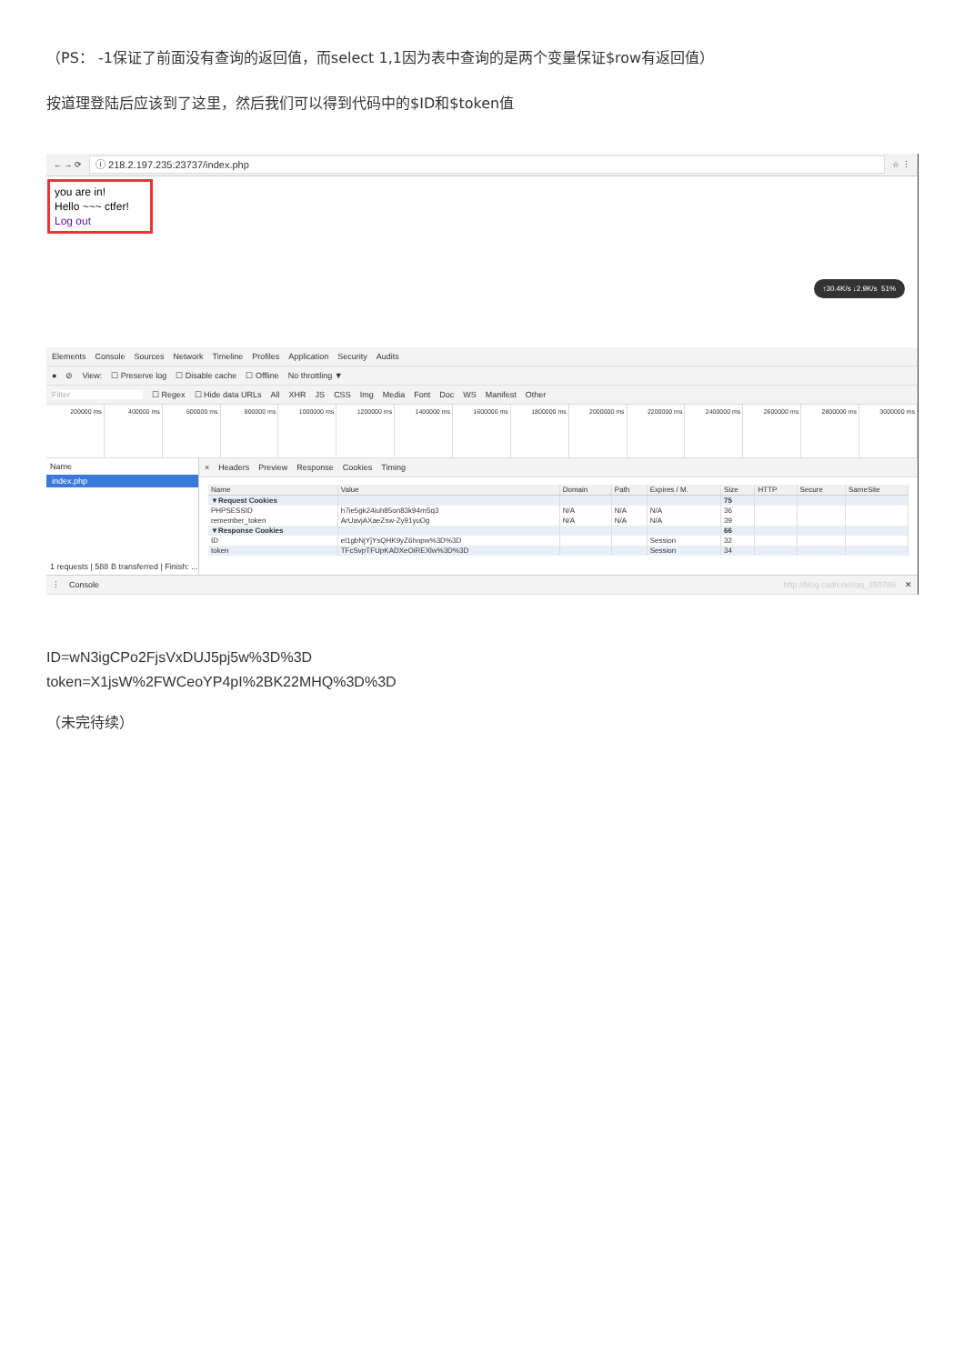（PS： -1保证了前面没有查询的返回值，而select 1,1因为表中查询的是两个变量保证$row有返回值）
按道理登陆后应该到了这里，然后我们可以得到代码中的$ID和$token值
← → ⟳
ⓘ 218.2.197.235:23737/index.php
☆ ⋮
you are in!
Hello ~~~ ctfer!
Log out
↑30.4K/s ↓2.9K/s 51%
Elements Console Sources Network Timeline Profiles Application Security Audits
● ⊘ View: ☐ Preserve log ☐ Disable cache ☐ Offline No throttling ▼
Filter ☐ Regex ☐ Hide data URLs All XHR JS CSS Img Media Font Doc WS Manifest Other
200000 ms 400000 ms 600000 ms 800000 ms 1000000 ms 1200000 ms 1400000 ms 1600000 ms 1800000 ms 2000000 ms 2200000 ms 2400000 ms 2600000 ms 2800000 ms 3000000 ms
Name
index.php
1 requests | 588 B transferred | Finish: ...
× Headers Preview Response Cookies Timing
| Name | Value | Domain | Path | Expires / M. | Size | HTTP | Secure | SameSite |
| --- | --- | --- | --- | --- | --- | --- | --- | --- |
| ▼Request Cookies | | | | | 75 | | | |
| PHPSESSID | h7ie5gk24iuh85on83k94rn5q3 | N/A | N/A | N/A | 36 | | | |
| remember_token | ArUavjAXaeZsw-Zy91yuOg | N/A | N/A | N/A | 39 | | | |
| ▼Response Cookies | | | | | 66 | | | |
| ID | el1gbNjYjYsQHK9yZ6hnpw%3D%3D | | | Session | 32 | | | |
| token | TFcSvpTFUpKADXeOiREXlw%3D%3D | | | Session | 34 | | | |
⋮ Console http://blog.csdn.net/qq_350786 ✕
ID=wN3igCPo2FjsVxDUJ5pj5w%3D%3D
token=X1jsW%2FWCeoYP4pI%2BK22MHQ%3D%3D
（未完待续）